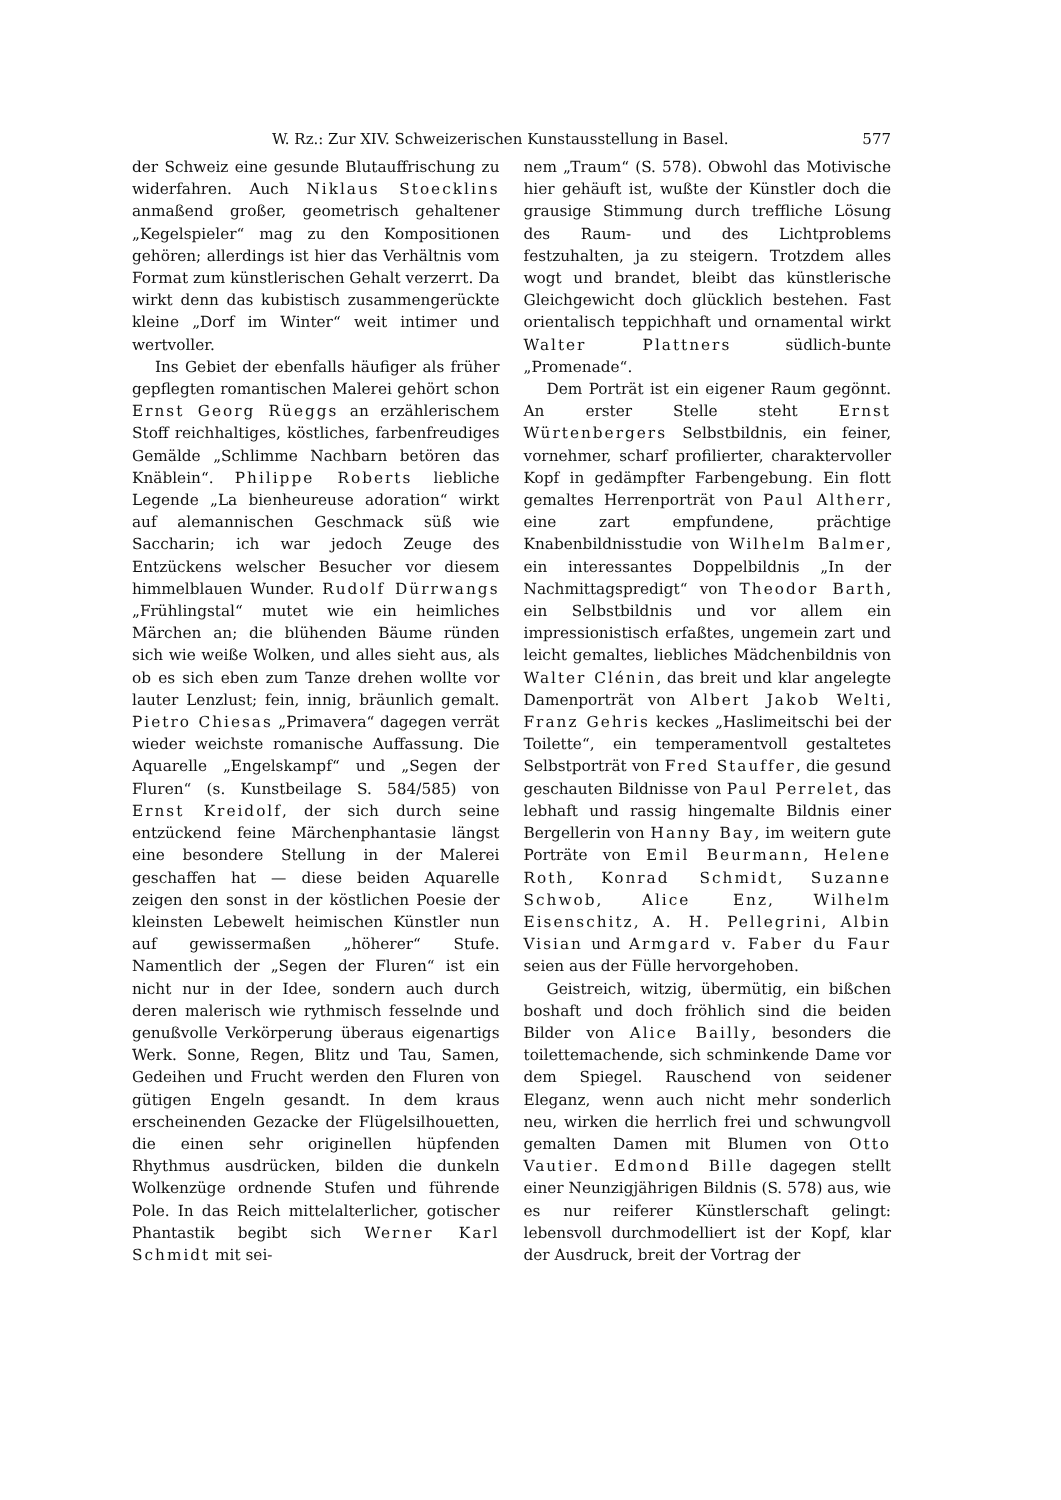W. Rz.: Zur XIV. Schweizerischen Kunstausstellung in Basel. 577
der Schweiz eine gesunde Blutauffrischung zu widerfahren. Auch Niklaus Stoecklins anmaßend großer, geometrisch gehaltener „Kegelspieler“ mag zu den Kompositionen gehören; allerdings ist hier das Verhältnis vom Format zum künstlerischen Gehalt verzerrt. Da wirkt denn das kubistisch zusammengerückte kleine „Dorf im Winter“ weit intimer und wertvoller.
Ins Gebiet der ebenfalls häufiger als früher gepflegten romantischen Malerei gehört schon Ernst Georg Rüeggs an erzählerischem Stoff reichhaltiges, köstliches, farbenfreudiges Gemälde „Schlimme Nachbarn betören das Knäblein“. Philippe Roberts liebliche Legende „La bienheureuse adoration“ wirkt auf alemannischen Geschmack süß wie Saccharin; ich war jedoch Zeuge des Entzückens welscher Besucher vor diesem himmelblauen Wunder. Rudolf Dürrwangs „Frühlingstal“ mutet wie ein heimliches Märchen an; die blühenden Bäume ründen sich wie weiße Wolken, und alles sieht aus, als ob es sich eben zum Tanze drehen wollte vor lauter Lenzlust; fein, innig, bräunlich gemalt. Pietro Chiesas „Primavera“ dagegen verrät wieder weichste romanische Auffassung. Die Aquarelle „Engelskampf“ und „Segen der Fluren“ (s. Kunstbeilage S. 584/585) von Ernst Kreidolf, der sich durch seine entzückend feine Märchenphantasie längst eine besondere Stellung in der Malerei geschaffen hat — diese beiden Aquarelle zeigen den sonst in der köstlichen Poesie der kleinsten Lebewelt heimischen Künstler nun auf gewissermaßen „höherer“ Stufe. Namentlich der „Segen der Fluren“ ist ein nicht nur in der Idee, sondern auch durch deren malerisch wie rythmisch fesselnde und genußvolle Verkörperung überaus eigenartigs Werk. Sonne, Regen, Blitz und Tau, Samen, Gedeihen und Frucht werden den Fluren von gütigen Engeln gesandt. In dem kraus erscheinenden Gezacke der Flügelsilhouetten, die einen sehr originellen hüpfenden Rhythmus ausdrücken, bilden die dunkeln Wolkenzüge ordnende Stufen und führende Pole. In das Reich mittelalterlicher, gotischer Phantastik begibt sich Werner Karl Schmidt mit sei-
nem „Traum“ (S. 578). Obwohl das Motivische hier gehäuft ist, wußte der Künstler doch die grausige Stimmung durch treffliche Lösung des Raum- und des Lichtproblems festzuhalten, ja zu steigern. Trotzdem alles wogt und brandet, bleibt das künstlerische Gleichgewicht doch glücklich bestehen. Fast orientalisch teppichhaft und ornamental wirkt Walter Plattners südlich-bunte „Promenade“.
Dem Porträt ist ein eigener Raum gegönnt. An erster Stelle steht Ernst Würtenbergers Selbstbildnis, ein feiner, vornehmer, scharf profilierter, charaktervoller Kopf in gedämpfter Farbengebung. Ein flott gemaltes Herrenporträt von Paul Altherr, eine zart empfundene, prächtige Knabenbildnisstudie von Wilhelm Balmer, ein interessantes Doppelbildnis „In der Nachmittagspredigt“ von Theodor Barth, ein Selbstbildnis und vor allem ein impressionistisch erfaßtes, ungemein zart und leicht gemaltes, liebliches Mädchenbildnis von Walter Clénin, das breit und klar angelegte Damenporträt von Albert Jakob Welti, Franz Gehris keckes „Haslimeitschi bei der Toilette“, ein temperamentvoll gestaltetes Selbstporträt von Fred Stauffer, die gesund geschauten Bildnisse von Paul Perrelet, das lebhaft und rassig hingemalte Bildnis einer Bergellerin von Hanny Bay, im weitern gute Porträte von Emil Beurmann, Helene Roth, Konrad Schmidt, Suzanne Schwob, Alice Enz, Wilhelm Eisenschitz, A. H. Pellegrini, Albin Visian und Armgard v. Faber du Faur seien aus der Fülle hervorgehoben.
Geistreich, witzig, übermütig, ein bißchen boshaft und doch fröhlich sind die beiden Bilder von Alice Bailly, besonders die toilettemachende, sich schminkende Dame vor dem Spiegel. Rauschend von seidener Eleganz, wenn auch nicht mehr sonderlich neu, wirken die herrlich frei und schwungvoll gemalten Damen mit Blumen von Otto Vautier. Edmond Bille dagegen stellt einer Neunzigjährigen Bildnis (S. 578) aus, wie es nur reiferer Künstlerschaft gelingt: lebensvoll durchmodelliert ist der Kopf, klar der Ausdruck, breit der Vortrag der